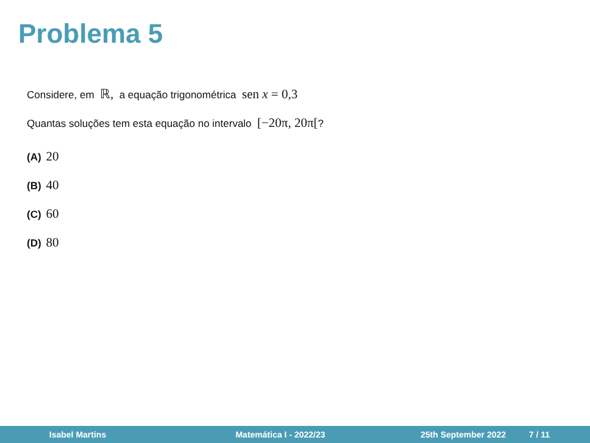Problema 5
Considere, em ℝ, a equação trigonométrica sen x = 0,3
Quantas soluções tem esta equação no intervalo [−20π, 20π[?
(A) 20
(B) 40
(C) 60
(D) 80
Isabel Martins Matemática I - 2022/23 25th September 2022 7 / 11